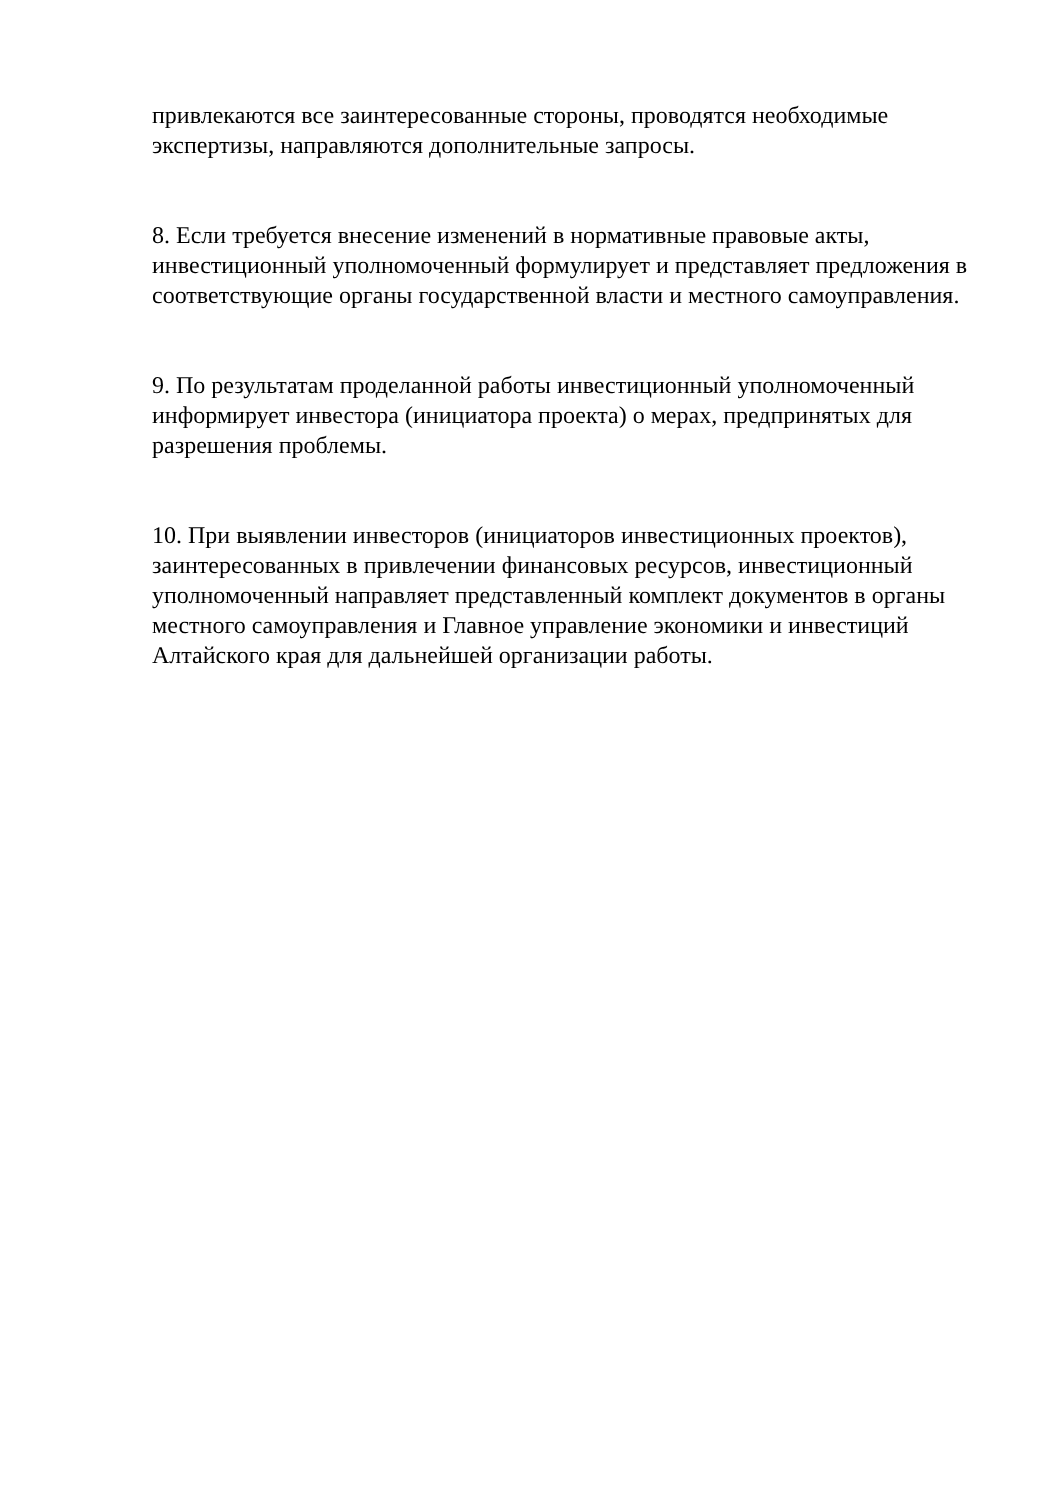привлекаются все заинтересованные стороны, проводятся необходимые экспертизы, направляются дополнительные запросы.
8. Если требуется внесение изменений в нормативные правовые акты, инвестиционный уполномоченный формулирует и представляет предложения в соответствующие органы государственной власти и местного самоуправления.
9. По результатам проделанной работы инвестиционный уполномоченный информирует инвестора (инициатора проекта) о мерах, предпринятых для разрешения проблемы.
10. При выявлении инвесторов (инициаторов инвестиционных проектов), заинтересованных в привлечении финансовых ресурсов, инвестиционный уполномоченный направляет представленный комплект документов в органы местного самоуправления и Главное управление экономики и инвестиций Алтайского края для дальнейшей организации работы.